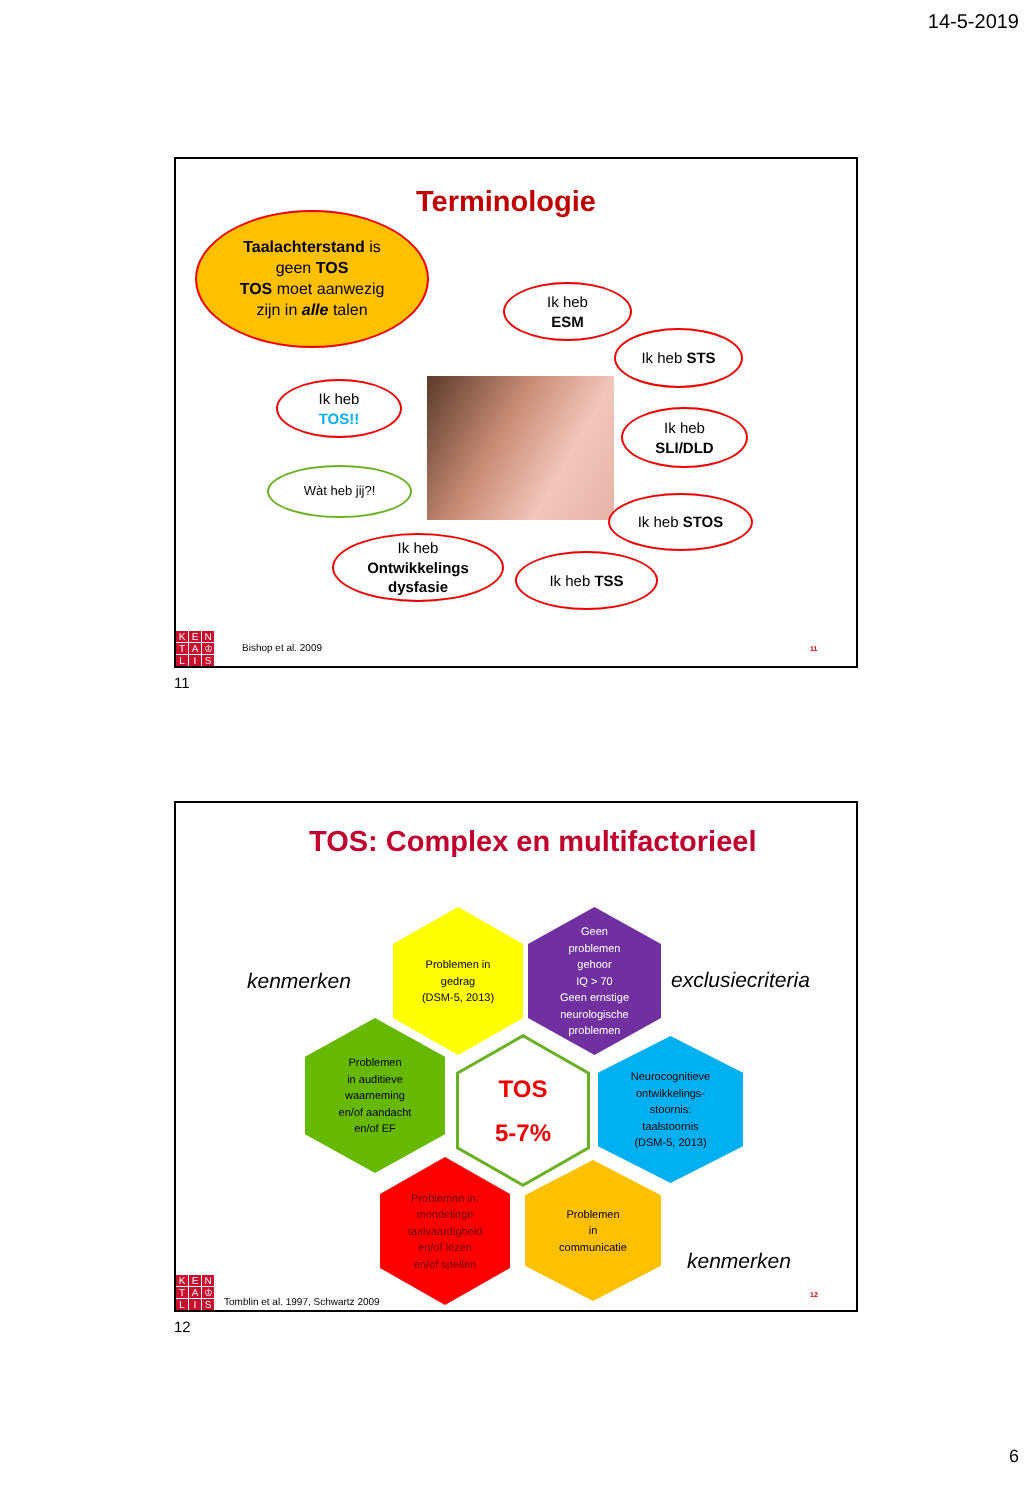14-5-2019
Terminologie
Taalachterstand is
geen TOS
TOS moet aanwezig
zijn in alle talen
Ik heb
ESM
Ik heb STS
Ik heb
TOS!!
Ik heb
SLI/DLD
Wàt heb jij?!
Ik heb STOS
Ik heb
Ontwikkelings
dysfasie
Ik heb TSS
KENTA ♔ LIS
Bishop et al. 2009
11
11
TOS: Complex en multifactorieel
kenmerken
Problemen in
gedrag
(DSM-5, 2013)
Geen
problemen
gehoor
IQ > 70
Geen ernstige neurologische problemen
exclusiecriteria
Problemen
in auditieve
waarneming
en/of aandacht
en/of EF
TOS
5-7%
Neurocognitieve ontwikkelings-
stoornis:
taalstoornis
(DSM-5, 2013)
Problemen in:
mondelinge
taalvaardigheid
en/of lezen
en/of spellen
Problemen
in
communicatie
kenmerken
KENTA ♔ LIS
Tomblin et al. 1997, Schwartz 2009
12
12
6